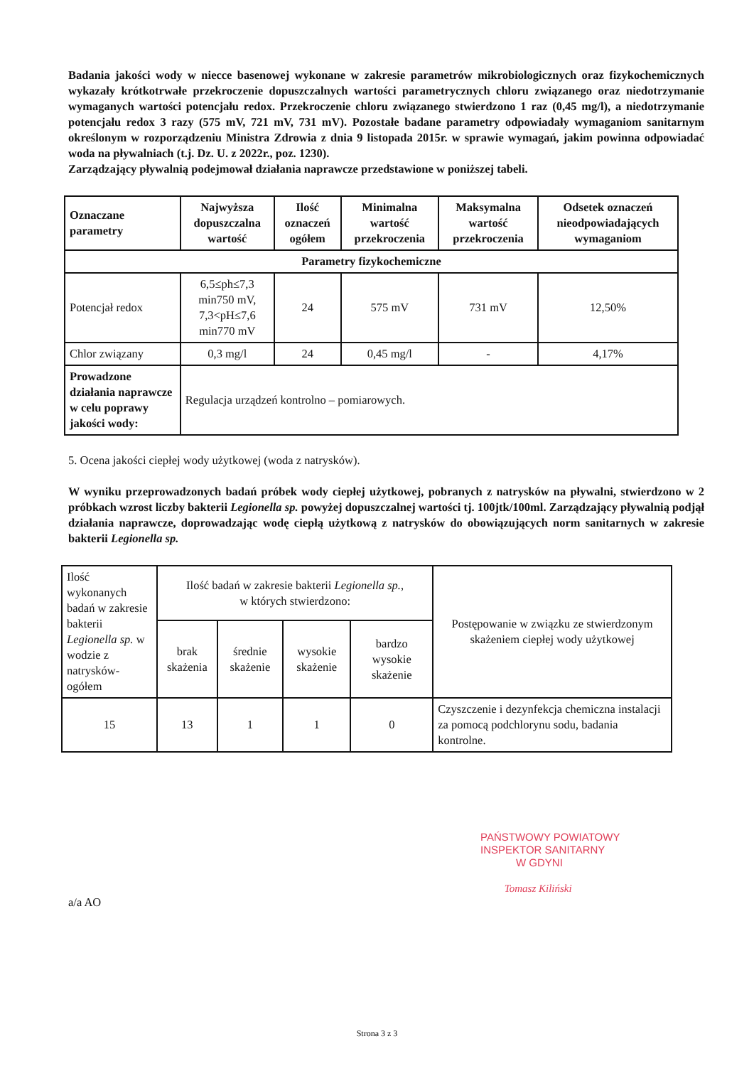Badania jakości wody w niecce basenowej wykonane w zakresie parametrów mikrobiologicznych oraz fizykochemicznych wykazały krótkotrwałe przekroczenie dopuszczalnych wartości parametrycznych chloru związanego oraz niedotrzymanie wymaganych wartości potencjału redox. Przekroczenie chloru związanego stwierdzono 1 raz (0,45 mg/l), a niedotrzymanie potencjału redox 3 razy (575 mV, 721 mV, 731 mV). Pozostałe badane parametry odpowiadały wymaganiom sanitarnym określonym w rozporządzeniu Ministra Zdrowia z dnia 9 listopada 2015r. w sprawie wymagań, jakim powinna odpowiadać woda na pływalniach (t.j. Dz. U. z 2022r., poz. 1230).
Zarządzający pływalnią podejmował działania naprawcze przedstawione w poniższej tabeli.
| Oznaczane parametry | Najwyższa dopuszczalna wartość | Ilość oznaczeń ogółem | Minimalna wartość przekroczenia | Maksymalna wartość przekroczenia | Odsetek oznaczeń nieodpowiadających wymaganiom |
| --- | --- | --- | --- | --- | --- |
| Parametry fizykochemiczne | | | | | |
| Potencjał redox | 6,5≤ph≤7,3 min750 mV, 7,3<pH≤7,6 min770 mV | 24 | 575 mV | 731 mV | 12,50% |
| Chlor związany | 0,3 mg/l | 24 | 0,45 mg/l | - | 4,17% |
| Prowadzone działania naprawcze w celu poprawy jakości wody: | Regulacja urządzeń kontrolno – pomiarowych. | | | | |
5. Ocena jakości ciepłej wody użytkowej (woda z natrysków).
W wyniku przeprowadzonych badań próbek wody ciepłej użytkowej, pobranych z natrysków na pływalni, stwierdzono w 2 próbkach wzrost liczby bakterii Legionella sp. powyżej dopuszczalnej wartości tj. 100jtk/100ml. Zarządzający pływalnią podjął działania naprawcze, doprowadzając wodę ciepłą użytkową z natrysków do obowiązujących norm sanitarnych w zakresie bakterii Legionella sp.
| Ilość wykonanych badań w zakresie bakterii Legionella sp. w wodzie z natrysków-ogółem | Ilość badań w zakresie bakterii Legionella sp. , w których stwierdzono: | | | | Postępowanie w związku ze stwierdzonym skażeniem ciepłej wody użytkowej |
| | brak skażenia | średnie skażenie | wysokie skażenie | bardzo wysokie skażenie | |
| 15 | 13 | 1 | 1 | 0 | Czyszczenie i dezynfekcja chemiczna instalacji za pomocą podchlorynu sodu, badania kontrolne. |
PAŃSTWOWY POWIATOWY
INSPEKTOR SANITARNY
W GDYNI
Tomasz Kiliński
a/a AO
Strona 3 z 3